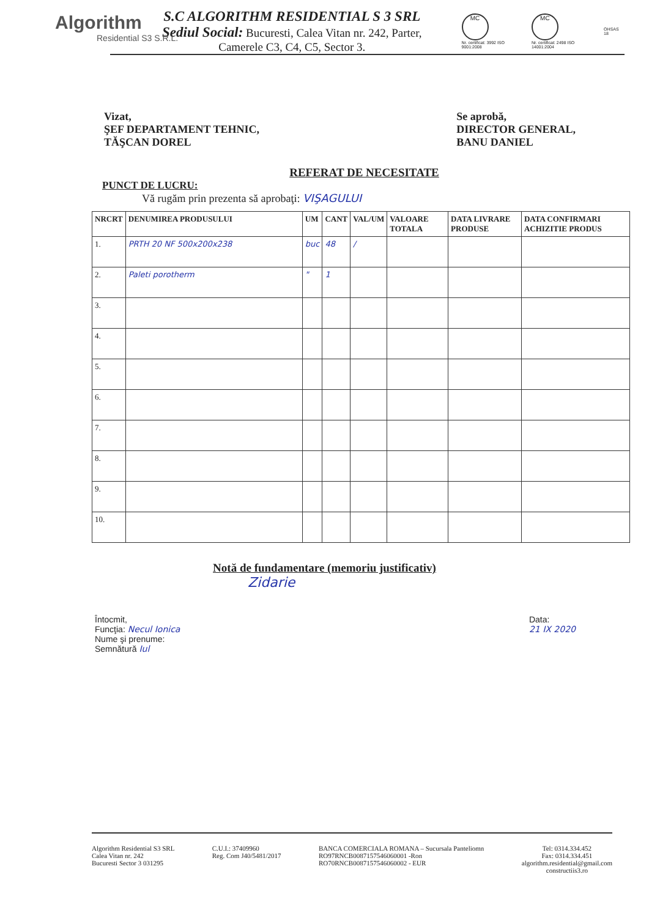Algorithm
Residential S3 S.R.L.
S.C ALGORITHM RESIDENTIAL S 3 SRL
Sediul Social: Bucuresti, Calea Vitan nr. 242, Parter,
Camerele C3, C4, C5, Sector 3.
MC
Nr. certificat: 3992 ISO 9001:2008
MC
Nr. certificat: 2498 ISO 14001:2004 OHSAS 18
Vizat,
ŞEF DEPARTAMENT TEHNIC,
TĂŞCAN DOREL
Se aprobă,
DIRECTOR GENERAL,
BANU DANIEL
REFERAT DE NECESITATE
PUNCT DE LUCRU:
Vă rugăm prin prezenta să aprobaţi: VIŞAGULUI
| NRCRT | DENUMIREA PRODUSULUI | UM | CANT | VAL/UM | VALOARE TOTALA | DATA LIVRARE PRODUSE | DATA CONFIRMARI ACHIZITIE PRODUS |
| --- | --- | --- | --- | --- | --- | --- | --- |
| 1. | PRTH 20 NF 500x200x238 | buc | 48 | / | | | |
| 2. | Paleti porotherm | " | 1 | | | | |
| 3. | | | | | | | |
| 4. | | | | | | | |
| 5. | | | | | | | |
| 6. | | | | | | | |
| 7. | | | | | | | |
| 8. | | | | | | | |
| 9. | | | | | | | |
| 10. | | | | | | | |
Notă de fundamentare (memoriu justificativ)
Zidarie
Întocmit,
Funcţia: Necul Ionica
Nume şi prenume:
Semnătură Iul
Data:
21 IX 2020
Algorithm Residential S3 SRL
Calea Vitan nr. 242
Bucuresti Sector 3 031295
C.U.I.: 37409960
Reg. Com J40/5481/2017
BANCA COMERCIALA ROMANA – Sucursala Panteliomn
RO97RNCB0087157546060001 -Ron
RO70RNCB0087157546060002 - EUR
Tel: 0314.334.452
Fax: 0314.334.451
algorithm.residential@gmail.com
constructiis3.ro